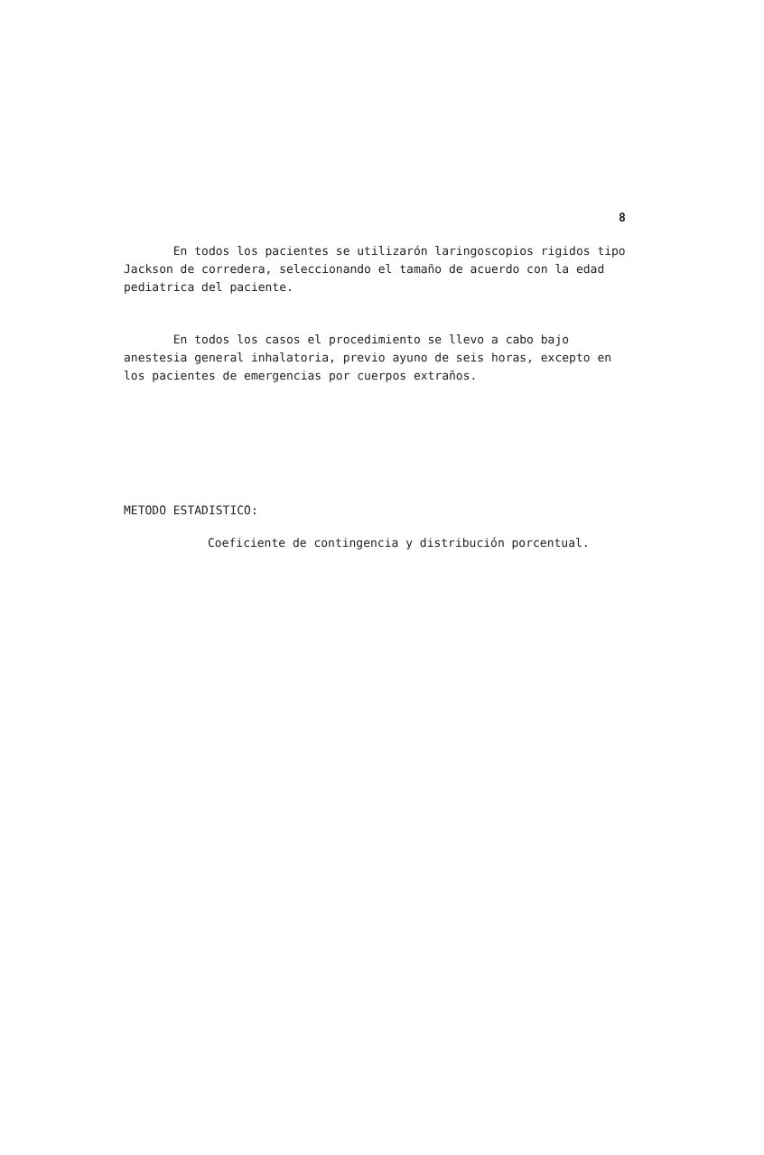8
En todos los pacientes se utilizarón laringoscopios rigidos tipo Jackson de corredera, seleccionando el tamaño de acuerdo con la edad pediatrica del paciente.
En todos los casos el procedimiento se llevo a cabo bajo anestesia general inhalatoria, previo ayuno de seis horas, excepto en los pacientes de emergencias por cuerpos extraños.
METODO ESTADISTICO:
Coeficiente de contingencia y distribución porcentual.